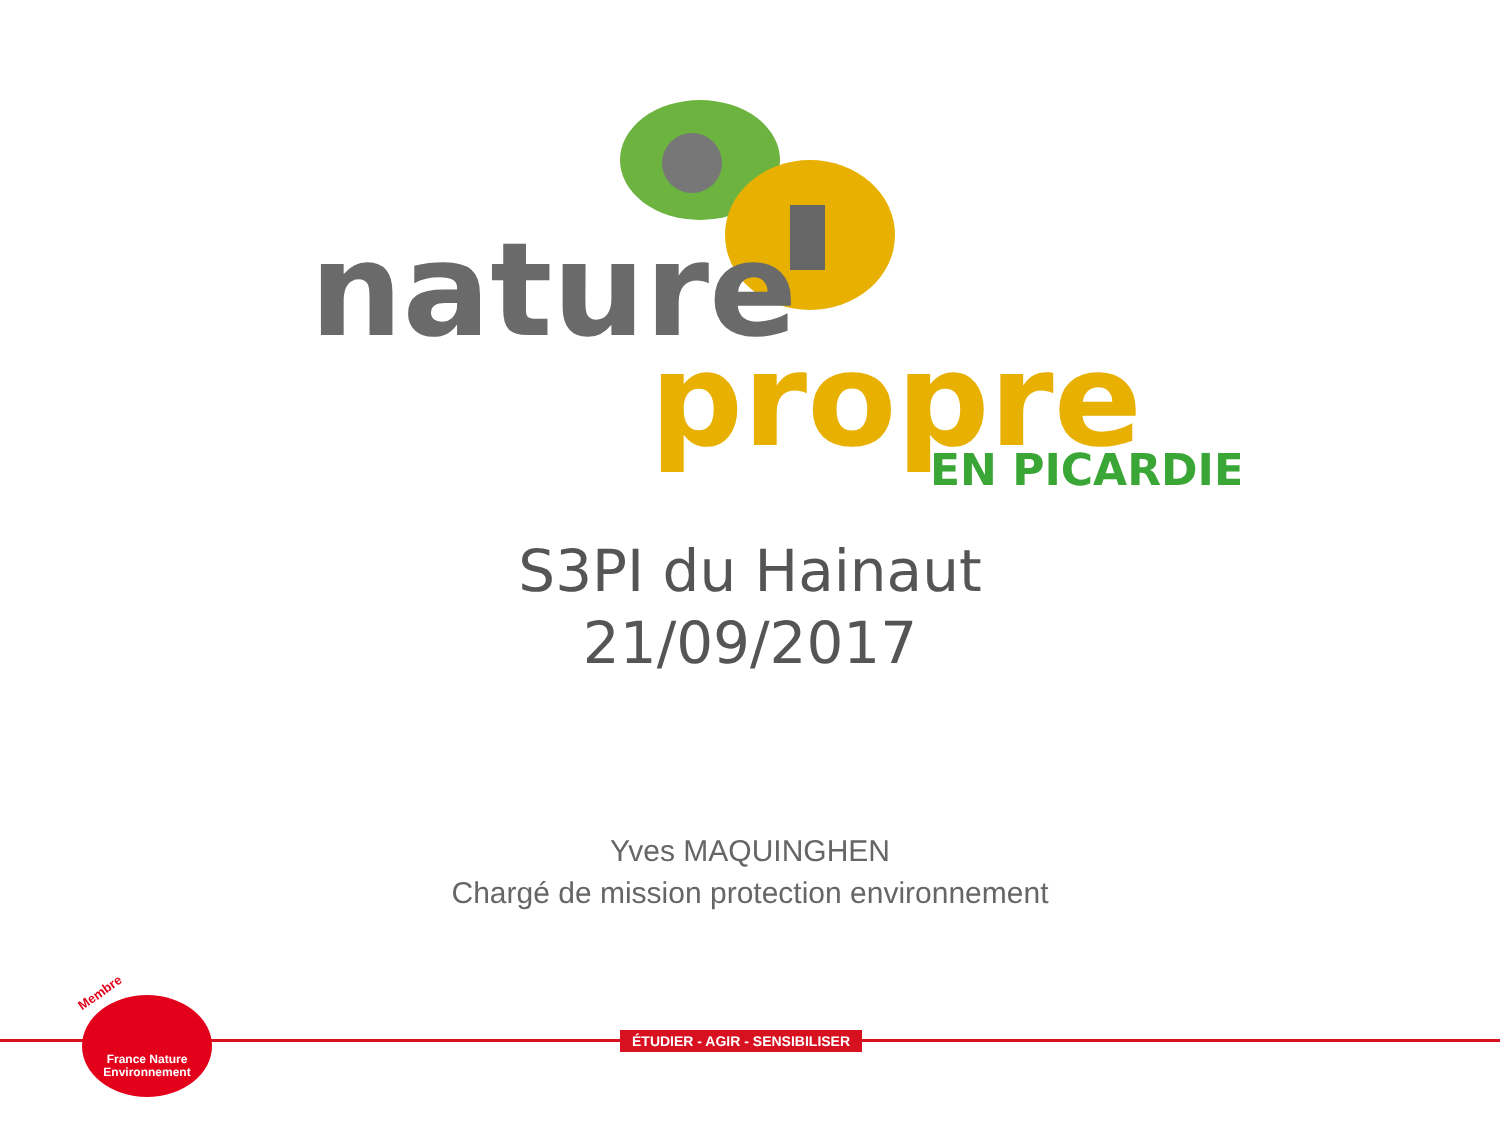nature
propre
EN PICARDIE
S3PI du Hainaut
21/09/2017
Yves MAQUINGHEN
Chargé de mission protection environnement
ÉTUDIER - AGIR - SENSIBILISER
Membre
France Nature
Environnement